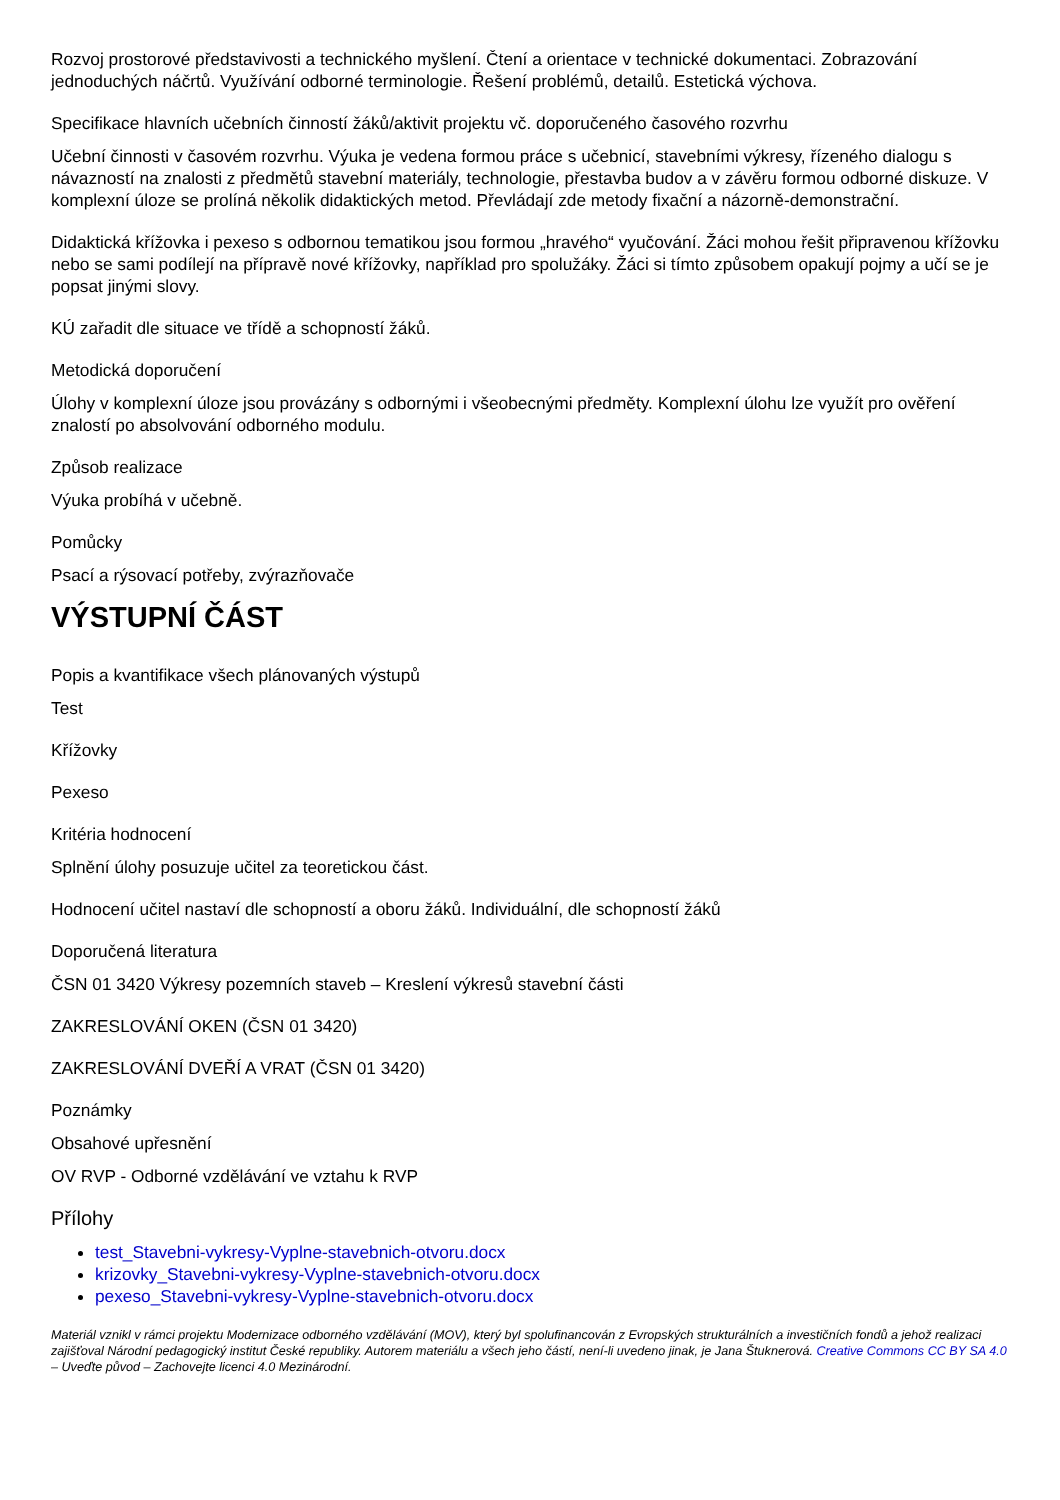Rozvoj prostorové představivosti a technického myšlení. Čtení a orientace v technické dokumentaci. Zobrazování jednoduchých náčrtů. Využívání odborné terminologie. Řešení problémů, detailů. Estetická výchova.
Specifikace hlavních učebních činností žáků/aktivit projektu vč. doporučeného časového rozvrhu
Učební činnosti v časovém rozvrhu. Výuka je vedena formou práce s učebnicí, stavebními výkresy, řízeného dialogu s návazností na znalosti z předmětů stavební materiály, technologie, přestavba budov a v závěru formou odborné diskuze. V komplexní úloze se prolíná několik didaktických metod. Převládají zde metody fixační a názorně-demonstrační.
Didaktická křížovka i pexeso s odbornou tematikou jsou formou „hravého“ vyučování. Žáci mohou řešit připravenou křížovku nebo se sami podílejí na přípravě nové křížovky, například pro spolužáky. Žáci si tímto způsobem opakují pojmy a učí se je popsat jinými slovy.
KÚ zařadit dle situace ve třídě a schopností žáků.
Metodická doporučení
Úlohy v komplexní úloze jsou provázány s odbornými i všeobecnými předměty. Komplexní úlohu lze využít pro ověření znalostí po absolvování odborného modulu.
Způsob realizace
Výuka probíhá v učebně.
Pomůcky
Psací a rýsovací potřeby, zvýrazňovače
VÝSTUPNÍ ČÁST
Popis a kvantifikace všech plánovaných výstupů
Test
Křížovky
Pexeso
Kritéria hodnocení
Splnění úlohy posuzuje učitel za teoretickou část.
Hodnocení učitel nastaví dle schopností a oboru žáků. Individuální, dle schopností žáků
Doporučená literatura
ČSN 01 3420 Výkresy pozemních staveb – Kreslení výkresů stavební části
ZAKRESLOVÁNÍ OKEN (ČSN 01 3420)
ZAKRESLOVÁNÍ DVEŘÍ A VRAT (ČSN 01 3420)
Poznámky
Obsahové upřesnění
OV RVP - Odborné vzdělávání ve vztahu k RVP
Přílohy
test_Stavebni-vykresy-Vyplne-stavebnich-otvoru.docx
krizovky_Stavebni-vykresy-Vyplne-stavebnich-otvoru.docx
pexeso_Stavebni-vykresy-Vyplne-stavebnich-otvoru.docx
Materiál vznikl v rámci projektu Modernizace odborného vzdělávání (MOV), který byl spolufinancován z Evropských strukturálních a investičních fondů a jehož realizaci zajišťoval Národní pedagogický institut České republiky. Autorem materiálu a všech jeho částí, není-li uvedeno jinak, je Jana Štuknerová. Creative Commons CC BY SA 4.0 – Uveďte původ – Zachovejte licenci 4.0 Mezinárodní.